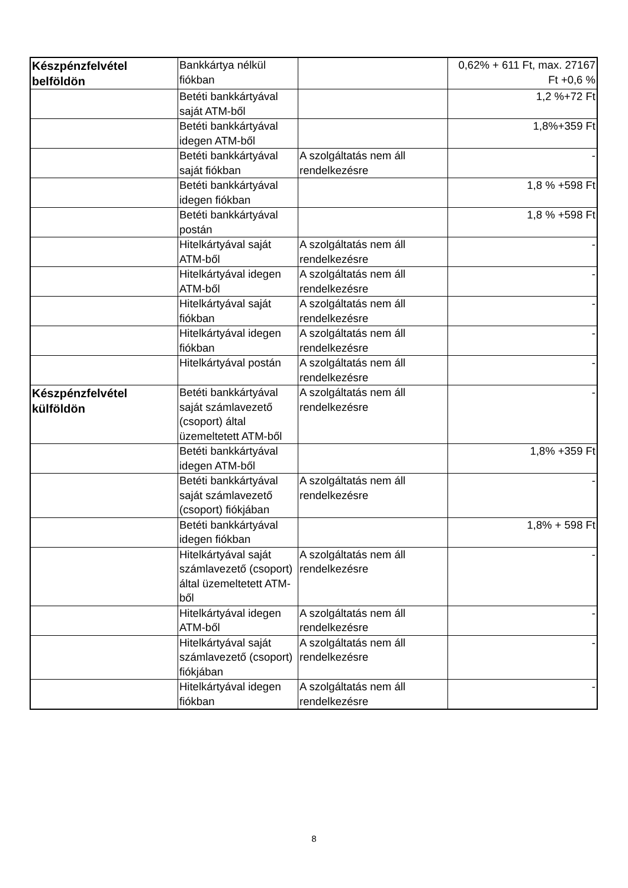| Készpénzfelvétel belföldön | Bankkártya nélkül fiókban | | 0,62% + 611 Ft, max. 27167 Ft +0,6 % |
| | Betéti bankkártyával saját ATM-ből | | 1,2 %+72 Ft |
| | Betéti bankkártyával idegen ATM-ből | | 1,8%+359 Ft |
| | Betéti bankkártyával saját fiókban | A szolgáltatás nem áll rendelkezésre | - |
| | Betéti bankkártyával idegen fiókban | | 1,8 % +598 Ft |
| | Betéti bankkártyával postán | | 1,8 % +598 Ft |
| | Hitelkártyával saját ATM-ből | A szolgáltatás nem áll rendelkezésre | - |
| | Hitelkártyával idegen ATM-ből | A szolgáltatás nem áll rendelkezésre | - |
| | Hitelkártyával saját fiókban | A szolgáltatás nem áll rendelkezésre | - |
| | Hitelkártyával idegen fiókban | A szolgáltatás nem áll rendelkezésre | - |
| | Hitelkártyával postán | A szolgáltatás nem áll rendelkezésre | - |
| Készpénzfelvétel külföldön | Betéti bankkártyával saját számlavezető (csoport) által üzemeltetett ATM-ből | A szolgáltatás nem áll rendelkezésre | - |
| | Betéti bankkártyával idegen ATM-ből | | 1,8% +359 Ft |
| | Betéti bankkártyával saját számlavezető (csoport) fiókjában | A szolgáltatás nem áll rendelkezésre | - |
| | Betéti bankkártyával idegen fiókban | | 1,8% + 598 Ft |
| | Hitelkártyával saját számlavezető (csoport) által üzemeltetett ATM-ből | A szolgáltatás nem áll rendelkezésre | - |
| | Hitelkártyával idegen ATM-ből | A szolgáltatás nem áll rendelkezésre | - |
| | Hitelkártyával saját számlavezető (csoport) fiókjában | A szolgáltatás nem áll rendelkezésre | - |
| | Hitelkártyával idegen fiókban | A szolgáltatás nem áll rendelkezésre | - |
8